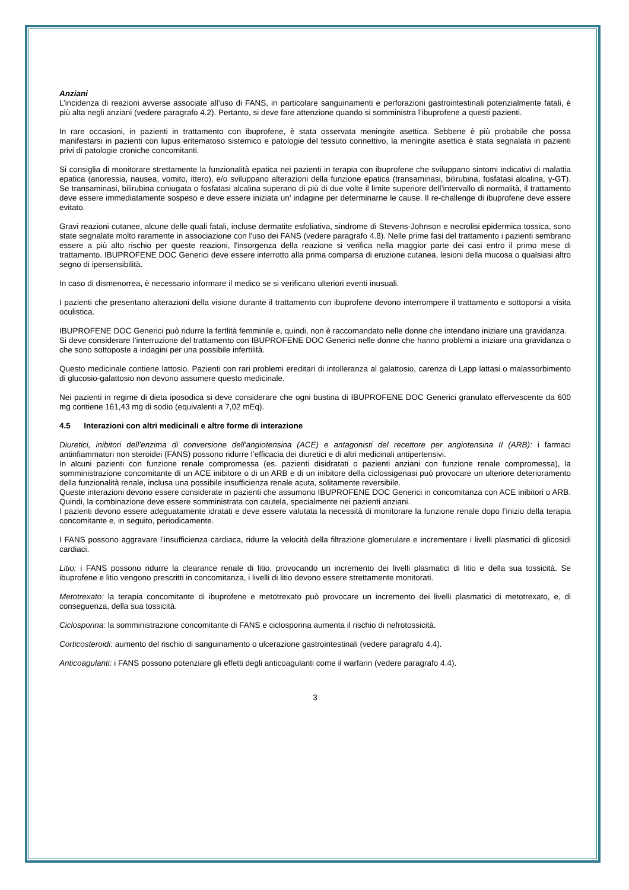Anziani
L’incidenza di reazioni avverse associate all’uso di FANS, in particolare sanguinamenti e perforazioni gastrointestinali potenzialmente fatali, è più alta negli anziani (vedere paragrafo 4.2). Pertanto, si deve fare attenzione quando si somministra l’ibuprofene a questi pazienti.
In rare occasioni, in pazienti in trattamento con ibuprofene, è stata osservata meningite asettica. Sebbene è più probabile che possa manifestarsi in pazienti con lupus eritematoso sistemico e patologie del tessuto connettivo, la meningite asettica è stata segnalata in pazienti privi di patologie croniche concomitanti.
Si consiglia di monitorare strettamente la funzionalità epatica nei pazienti in terapia con ibuprofene che sviluppano sintomi indicativi di malattia epatica (anoressia, nausea, vomito, ittero), e/o sviluppano alterazioni della funzione epatica (transaminasi, bilirubina, fosfatasi alcalina, γ-GT). Se transaminasi, bilirubina coniugata o fosfatasi alcalina superano di più di due volte il limite superiore dell’intervallo di normalità, il trattamento deve essere immediatamente sospeso e deve essere iniziata un’ indagine per determinarne le cause. Il re-challenge di ibuprofene deve essere evitato.
Gravi reazioni cutanee, alcune delle quali fatali, incluse dermatite esfoliativa, sindrome di Stevens-Johnson e necrolisi epidermica tossica, sono state segnalate molto raramente in associazione con l'uso dei FANS (vedere paragrafo 4.8). Nelle prime fasi del trattamento i pazienti sembrano essere a più alto rischio per queste reazioni, l'insorgenza della reazione si verifica nella maggior parte dei casi entro il primo mese di trattamento. IBUPROFENE DOC Generici deve essere interrotto alla prima comparsa di eruzione cutanea, lesioni della mucosa o qualsiasi altro segno di ipersensibilità.
In caso di dismenorrea, è necessario informare il medico se si verificano ulteriori eventi inusuali.
I pazienti che presentano alterazioni della visione durante il trattamento con ibuprofene devono interrompere il trattamento e sottoporsi a visita oculistica.
IBUPROFENE DOC Generici può ridurre la fertlità femminile e, quindi, non è raccomandato nelle donne che intendano iniziare una gravidanza.
Si deve considerare l’interruzione del trattamento con IBUPROFENE DOC Generici nelle donne che hanno problemi a iniziare una gravidanza o che sono sottoposte a indagini per una possibile infertilità.
Questo medicinale contiene lattosio. Pazienti con rari problemi ereditari di intolleranza al galattosio, carenza di Lapp lattasi o malassorbimento di glucosio-galattosio non devono assumere questo medicinale.
Nei pazienti in regime di dieta iposodica si deve considerare che ogni bustina di IBUPROFENE DOC Generici granulato effervescente da 600 mg contiene 161,43 mg di sodio (equivalenti a 7,02 mEq).
4.5 Interazioni con altri medicinali e altre forme di interazione
Diuretici, inibitori dell’enzima di conversione dell’angiotensina (ACE) e antagonisti del recettore per angiotensina II (ARB): i farmaci antinfiammatori non steroidei (FANS) possono ridurre l’efficacia dei diuretici e di altri medicinali antipertensivi.
In alcuni pazienti con funzione renale compromessa (es. pazienti disidratati o pazienti anziani con funzione renale compromessa), la somministrazione concomitante di un ACE inibitore o di un ARB e di un inibitore della ciclossigenasi può provocare un ulteriore deterioramento della funzionalità renale, inclusa una possibile insufficienza renale acuta, solitamente reversibile.
Queste interazioni devono essere considerate in pazienti che assumono IBUPROFENE DOC Generici in concomitanza con ACE inibitori o ARB. Quindi, la combinazione deve essere somministrata con cautela, specialmente nei pazienti anziani.
I pazienti devono essere adeguatamente idratati e deve essere valutata la necessità di monitorare la funzione renale dopo l’inizio della terapia concomitante e, in seguito, periodicamente.
I FANS possono aggravare l’insufficienza cardiaca, ridurre la velocità della filtrazione glomerulare e incrementare i livelli plasmatici di glicosidi cardiaci.
Litio: i FANS possono ridurre la clearance renale di litio, provocando un incremento dei livelli plasmatici di litio e della sua tossicità. Se ibuprofene e litio vengono prescritti in concomitanza, i livelli di litio devono essere strettamente monitorati.
Metotrexato: la terapia concomitante di ibuprofene e metotrexato può provocare un incremento dei livelli plasmatici di metotrexato, e, di conseguenza, della sua tossicità.
Ciclosporina: la somministrazione concomitante di FANS e ciclosporina aumenta il rischio di nefrotossicità.
Corticosteroidi: aumento del rischio di sanguinamento o ulcerazione gastrointestinali (vedere paragrafo 4.4).
Anticoagulanti: i FANS possono potenziare gli effetti degli anticoagulanti come il warfarin (vedere paragrafo 4.4).
3